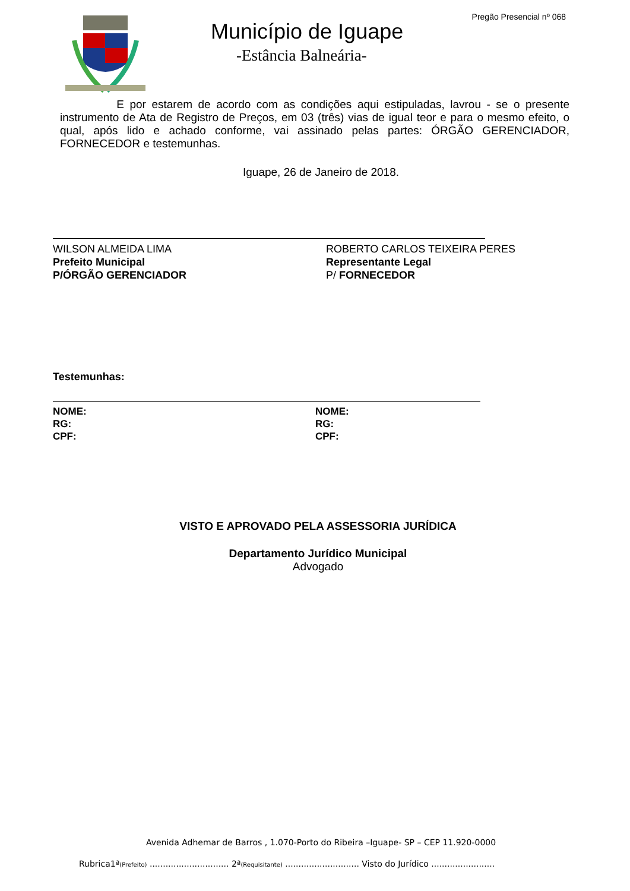Pregão Presencial nº 068
Município de Iguape
-Estância Balneária-
E por estarem de acordo com as condições aqui estipuladas, lavrou - se o presente instrumento de Ata de Registro de Preços, em 03 (três) vias de igual teor e para o mesmo efeito, o qual, após lido e achado conforme, vai assinado pelas partes: ÓRGÃO GERENCIADOR, FORNECEDOR e testemunhas.
Iguape, 26 de Janeiro de 2018.
WILSON ALMEIDA LIMA
Prefeito Municipal
P/ÓRGÃO GERENCIADOR
ROBERTO CARLOS TEIXEIRA PERES
Representante Legal
P/ FORNECEDOR
Testemunhas:
NOME:
RG:
CPF:
NOME:
RG:
CPF:
VISTO E APROVADO PELA ASSESSORIA JURÍDICA
Departamento Jurídico Municipal
Advogado
Avenida Adhemar de Barros , 1.070-Porto do Ribeira –Iguape- SP – CEP 11.920-0000
Rubrica1ª(Prefeito) .............................. 2ª(Requisitante) ............................ Visto do Jurídico ........................